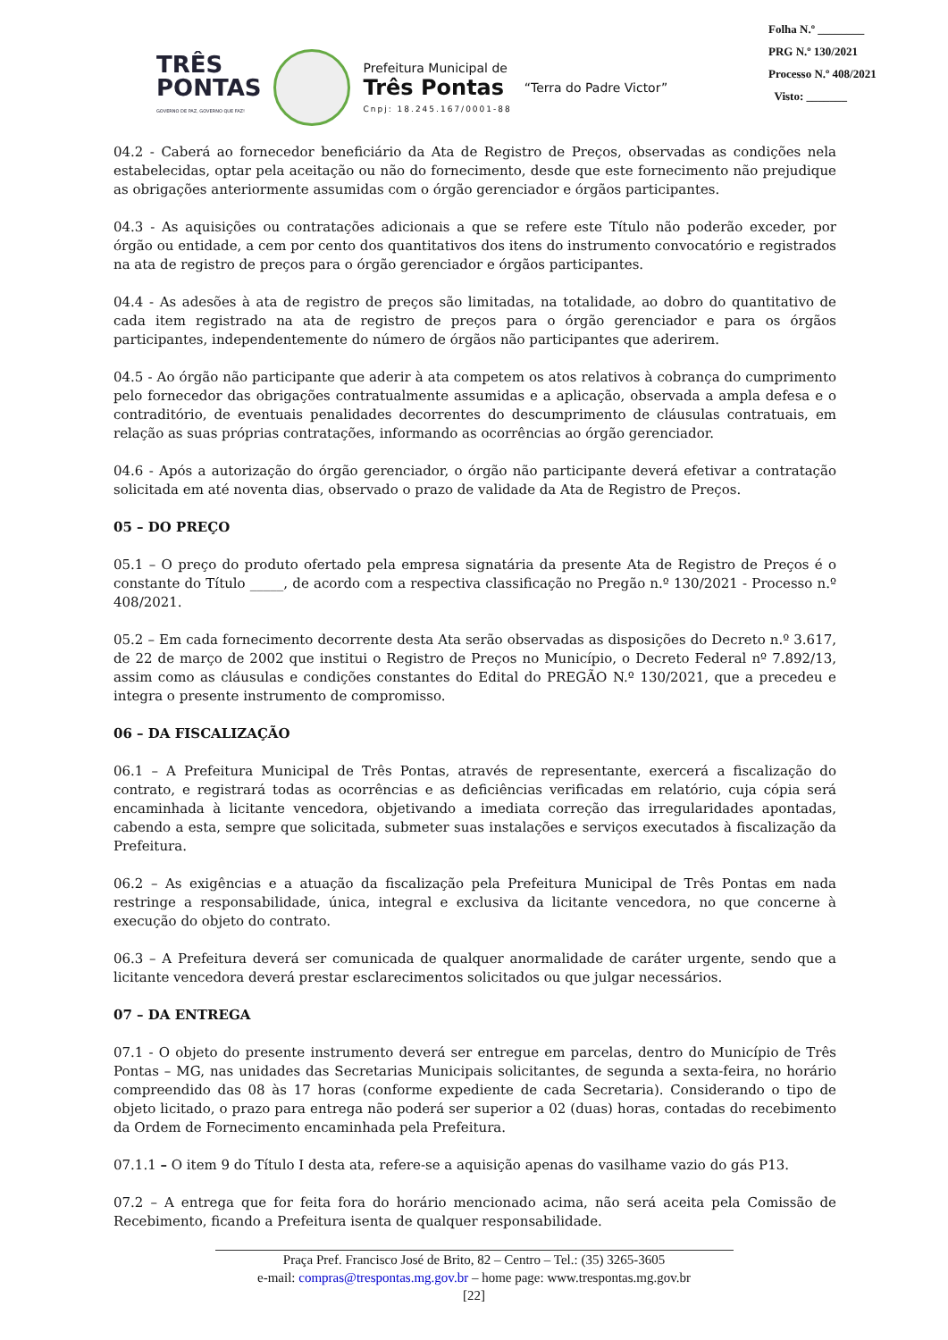TRÊS
PONTAS
GOVERNO DE PAZ, GOVERNO QUE FAZ!
Prefeitura Municipal de
Três Pontas
Cnpj: 18.245.167/0001-88
“Terra do Padre Victor”
Folha N.º ________
PRG N.º 130/2021
Processo N.º 408/2021
Visto: _______
04.2 - Caberá ao fornecedor beneficiário da Ata de Registro de Preços, observadas as condições nela estabelecidas, optar pela aceitação ou não do fornecimento, desde que este fornecimento não prejudique as obrigações anteriormente assumidas com o órgão gerenciador e órgãos participantes.
04.3 - As aquisições ou contratações adicionais a que se refere este Título não poderão exceder, por órgão ou entidade, a cem por cento dos quantitativos dos itens do instrumento convocatório e registrados na ata de registro de preços para o órgão gerenciador e órgãos participantes.
04.4 - As adesões à ata de registro de preços são limitadas, na totalidade, ao dobro do quantitativo de cada item registrado na ata de registro de preços para o órgão gerenciador e para os órgãos participantes, independentemente do número de órgãos não participantes que aderirem.
04.5 - Ao órgão não participante que aderir à ata competem os atos relativos à cobrança do cumprimento pelo fornecedor das obrigações contratualmente assumidas e a aplicação, observada a ampla defesa e o contraditório, de eventuais penalidades decorrentes do descumprimento de cláusulas contratuais, em relação as suas próprias contratações, informando as ocorrências ao órgão gerenciador.
04.6 - Após a autorização do órgão gerenciador, o órgão não participante deverá efetivar a contratação solicitada em até noventa dias, observado o prazo de validade da Ata de Registro de Preços.
05 – DO PREÇO
05.1 – O preço do produto ofertado pela empresa signatária da presente Ata de Registro de Preços é o constante do Título _____, de acordo com a respectiva classificação no Pregão n.º 130/2021 - Processo n.º 408/2021.
05.2 – Em cada fornecimento decorrente desta Ata serão observadas as disposições do Decreto n.º 3.617, de 22 de março de 2002 que institui o Registro de Preços no Município, o Decreto Federal nº 7.892/13, assim como as cláusulas e condições constantes do Edital do PREGÃO N.º 130/2021, que a precedeu e integra o presente instrumento de compromisso.
06 – DA FISCALIZAÇÃO
06.1 – A Prefeitura Municipal de Três Pontas, através de representante, exercerá a fiscalização do contrato, e registrará todas as ocorrências e as deficiências verificadas em relatório, cuja cópia será encaminhada à licitante vencedora, objetivando a imediata correção das irregularidades apontadas, cabendo a esta, sempre que solicitada, submeter suas instalações e serviços executados à fiscalização da Prefeitura.
06.2 – As exigências e a atuação da fiscalização pela Prefeitura Municipal de Três Pontas em nada restringe a responsabilidade, única, integral e exclusiva da licitante vencedora, no que concerne à execução do objeto do contrato.
06.3 – A Prefeitura deverá ser comunicada de qualquer anormalidade de caráter urgente, sendo que a licitante vencedora deverá prestar esclarecimentos solicitados ou que julgar necessários.
07 – DA ENTREGA
07.1 - O objeto do presente instrumento deverá ser entregue em parcelas, dentro do Município de Três Pontas – MG, nas unidades das Secretarias Municipais solicitantes, de segunda a sexta-feira, no horário compreendido das 08 às 17 horas (conforme expediente de cada Secretaria). Considerando o tipo de objeto licitado, o prazo para entrega não poderá ser superior a 02 (duas) horas, contadas do recebimento da Ordem de Fornecimento encaminhada pela Prefeitura.
07.1.1 – O item 9 do Título I desta ata, refere-se a aquisição apenas do vasilhame vazio do gás P13.
07.2 – A entrega que for feita fora do horário mencionado acima, não será aceita pela Comissão de Recebimento, ficando a Prefeitura isenta de qualquer responsabilidade.
Praça Pref. Francisco José de Brito, 82 – Centro – Tel.: (35) 3265-3605
e-mail: compras@trespontas.mg.gov.br – home page: www.trespontas.mg.gov.br
[22]